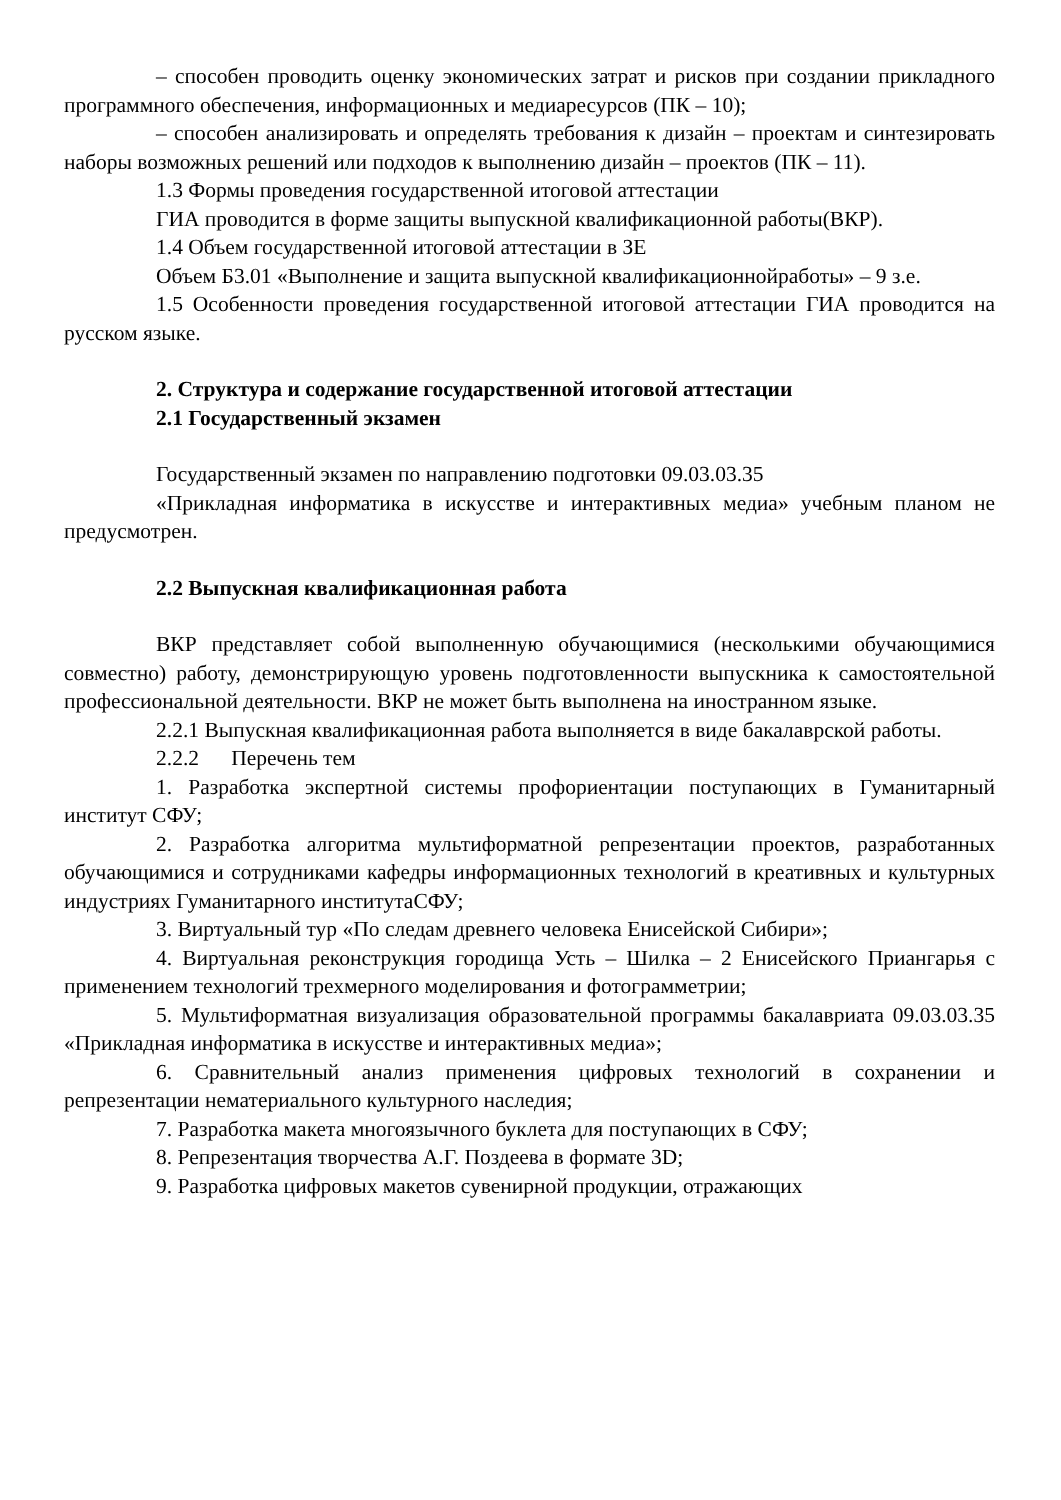– способен проводить оценку экономических затрат и рисков при создании прикладного программного обеспечения, информационных и медиаресурсов (ПК – 10);
– способен анализировать и определять требования к дизайн – проектам и синтезировать наборы возможных решений или подходов к выполнению дизайн – проектов (ПК – 11).
1.3 Формы проведения государственной итоговой аттестации
ГИА проводится в форме защиты выпускной квалификационной работы(ВКР).
1.4 Объем государственной итоговой аттестации в ЗЕ
Объем Б3.01 «Выполнение и защита выпускной квалификационнойработы» – 9 з.е.
1.5 Особенности проведения государственной итоговой аттестации ГИА проводится на русском языке.
2. Структура и содержание государственной итоговой аттестации
2.1 Государственный экзамен
Государственный экзамен по направлению подготовки 09.03.03.35
«Прикладная информатика в искусстве и интерактивных медиа» учебным планом не предусмотрен.
2.2 Выпускная квалификационная работа
ВКР представляет собой выполненную обучающимися (несколькими обучающимися совместно) работу, демонстрирующую уровень подготовленности выпускника к самостоятельной профессиональной деятельности. ВКР не может быть выполнена на иностранном языке.
2.2.1 Выпускная квалификационная работа выполняется в виде бакалаврской работы.
2.2.2 Перечень тем
1. Разработка экспертной системы профориентации поступающих в Гуманитарный институт СФУ;
2. Разработка алгоритма мультиформатной репрезентации проектов, разработанных обучающимися и сотрудниками кафедры информационных технологий в креативных и культурных индустриях Гуманитарного институтаСФУ;
3. Виртуальный тур «По следам древнего человека Енисейской Сибири»;
4. Виртуальная реконструкция городища Усть – Шилка – 2 Енисейского Приангарья с применением технологий трехмерного моделирования и фотограмметрии;
5. Мультиформатная визуализация образовательной программы бакалавриата 09.03.03.35 «Прикладная информатика в искусстве и интерактивных медиа»;
6. Сравнительный анализ применения цифровых технологий в сохранении и репрезентации нематериального культурного наследия;
7. Разработка макета многоязычного буклета для поступающих в СФУ;
8. Репрезентация творчества А.Г. Поздеева в формате 3D;
9. Разработка цифровых макетов сувенирной продукции, отражающих